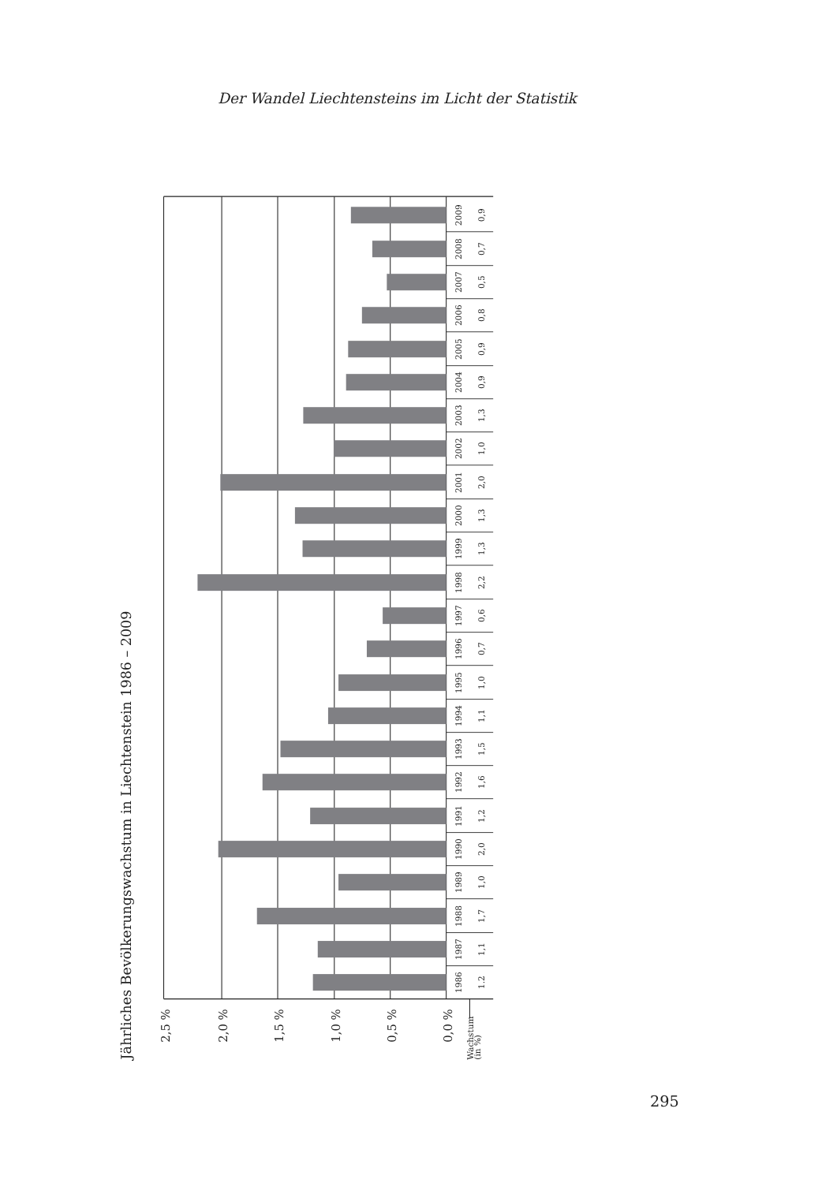Der Wandel Liechtensteins im Licht der Statistik
Jährliches Bevölkerungswachstum in Liechtenstein 1986 – 2009
2,5 %
2,0 %
1,5 %
1,0 %
0,5 %
0,0 %
Wachstum
(in %)
1986
1.2
1987
1,1
1988
1,7
1989
1,0
1990
2,0
1991
1,2
1992
1,6
1993
1,5
1994
1,1
1995
1,0
1996
0,7
1997
0,6
1998
2,2
1999
1,3
2000
1,3
2001
2,0
2002
1,0
2003
1,3
2004
0,9
2005
0,9
2006
0,8
2007
0,5
2008
0,7
2009
0,9
295